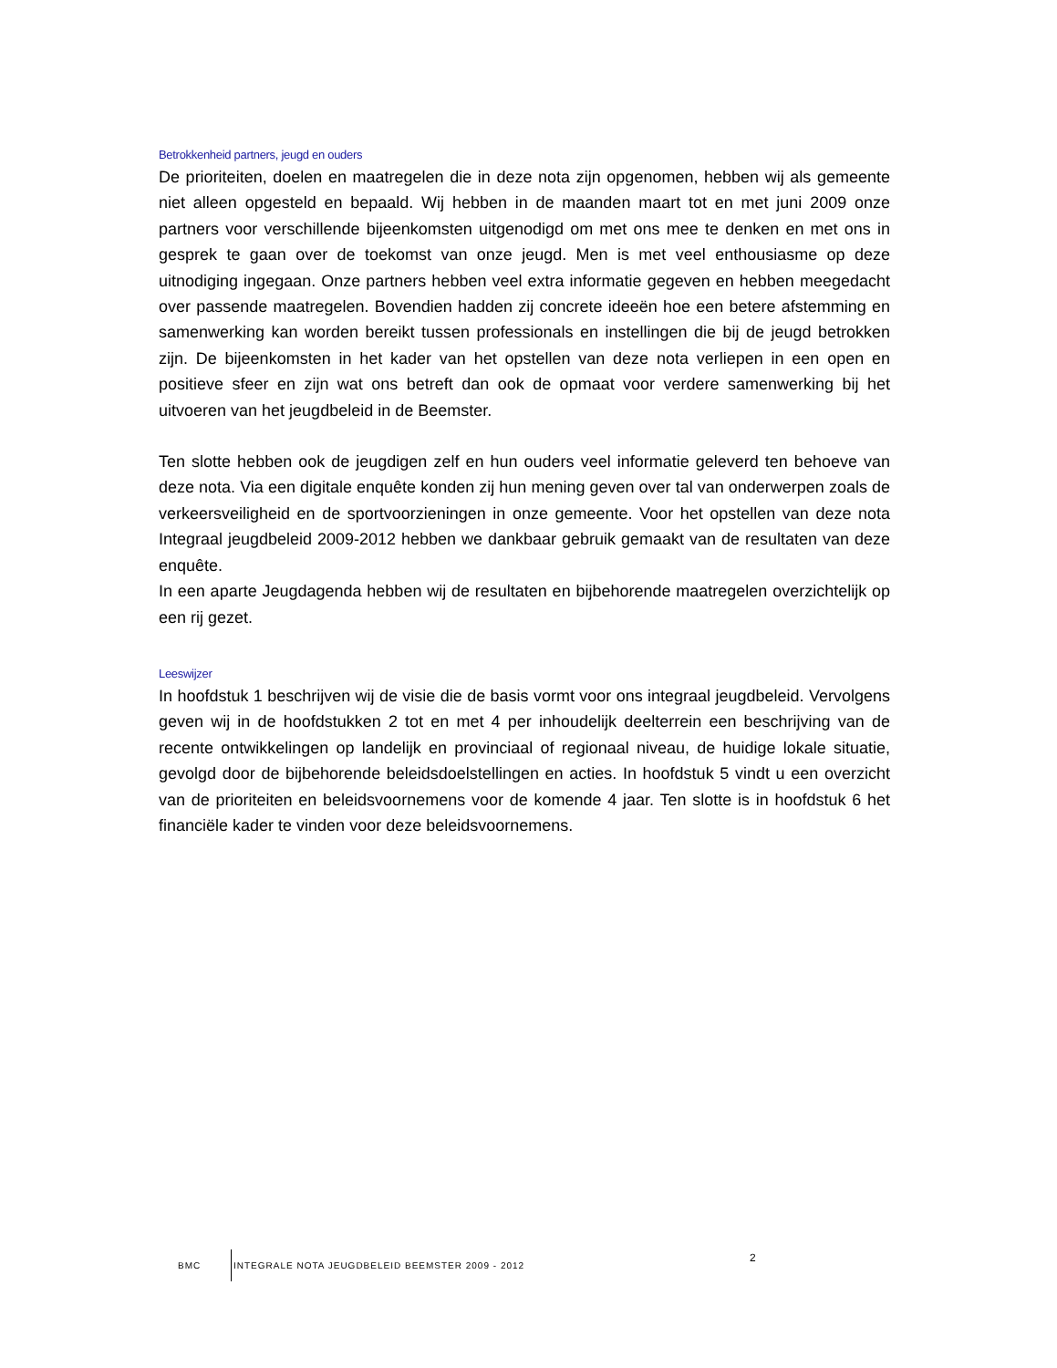Betrokkenheid partners, jeugd en ouders
De prioriteiten, doelen en maatregelen die in deze nota zijn opgenomen, hebben wij als gemeente niet alleen opgesteld en bepaald. Wij hebben in de maanden maart tot en met juni 2009 onze partners voor verschillende bijeenkomsten uitgenodigd om met ons mee te denken en met ons in gesprek te gaan over de toekomst van onze jeugd. Men is met veel enthousiasme op deze uitnodiging ingegaan. Onze partners hebben veel extra informatie gegeven en hebben meegedacht over passende maatregelen. Bovendien hadden zij concrete ideeën hoe een betere afstemming en samenwerking kan worden bereikt tussen professionals en instellingen die bij de jeugd betrokken zijn. De bijeenkomsten in het kader van het opstellen van deze nota verliepen in een open en positieve sfeer en zijn wat ons betreft dan ook de opmaat voor verdere samenwerking bij het uitvoeren van het jeugdbeleid in de Beemster.
Ten slotte hebben ook de jeugdigen zelf en hun ouders veel informatie geleverd ten behoeve van deze nota. Via een digitale enquête konden zij hun mening geven over tal van onderwerpen zoals de verkeersveiligheid en de sportvoorzieningen in onze gemeente. Voor het opstellen van deze nota Integraal jeugdbeleid 2009-2012 hebben we dankbaar gebruik gemaakt van de resultaten van deze enquête.
In een aparte Jeugdagenda hebben wij de resultaten en bijbehorende maatregelen overzichtelijk op een rij gezet.
Leeswijzer
In hoofdstuk 1 beschrijven wij de visie die de basis vormt voor ons integraal jeugdbeleid. Vervolgens geven wij in de hoofdstukken 2 tot en met 4 per inhoudelijk deelterrein een beschrijving van de recente ontwikkelingen op landelijk en provinciaal of regionaal niveau, de huidige lokale situatie, gevolgd door de bijbehorende beleidsdoelstellingen en acties. In hoofdstuk 5 vindt u een overzicht van de prioriteiten en beleidsvoornemens voor de komende 4 jaar. Ten slotte is in hoofdstuk 6 het financiële kader te vinden voor deze beleidsvoornemens.
BMC INTEGRALE NOTA JEUGDBELEID BEEMSTER 2009 - 2012 2